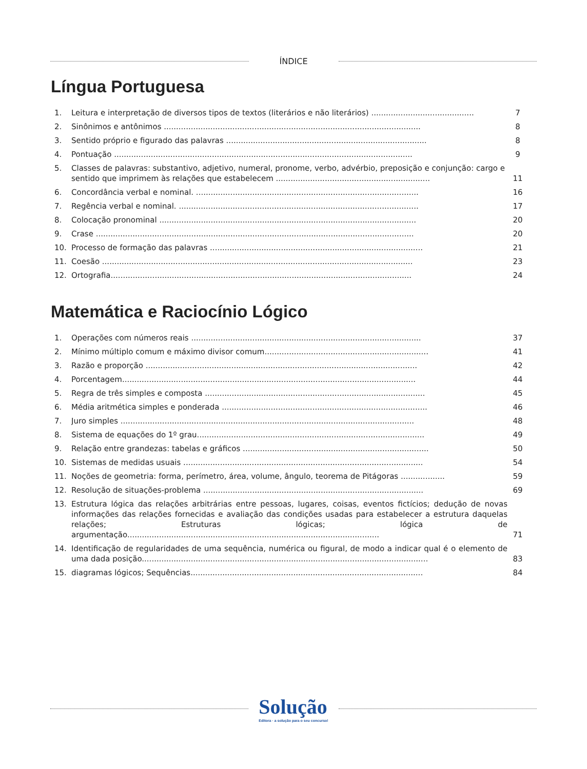ÍNDICE
Língua Portuguesa
1. Leitura e interpretação de diversos tipos de textos (literários e não literários) ..........................................
7
2. Sinônimos e antônimos .........................................................................................................
8
3. Sentido próprio e figurado das palavras ..................................................................................
8
4. Pontuação ..........................................................................................................................
9
5. Classes de palavras: substantivo, adjetivo, numeral, pronome, verbo, advérbio, preposição e conjunção: cargo e sentido que imprimem às relações que estabelecem ...............................................................
11
6. Concordância verbal e nominal. ...........................................................................................
16
7. Regência verbal e nominal. ..................................................................................................
17
8. Colocação pronominal .........................................................................................................
20
9. Crase ..................................................................................................................................
20
10. Processo de formação das palavras .......................................................................................
21
11. Coesão ...............................................................................................................................
23
12. Ortografia...........................................................................................................................
24
Matemática e Raciocínio Lógico
1. Operações com números reais ..............................................................................................
37
2. Mínimo múltiplo comum e máximo divisor comum...................................................................
41
3. Razão e proporção ...............................................................................................................
42
4. Porcentagem........................................................................................................................
44
5. Regra de três simples e composta ..........................................................................................
45
6. Média aritmética simples e ponderada ....................................................................................
46
7. Juro simples ........................................................................................................................
48
8. Sistema de equações do 1º grau.............................................................................................
49
9. Relação entre grandezas: tabelas e gráficos ............................................................................
50
10. Sistemas de medidas usuais ..................................................................................................
54
11. Noções de geometria: forma, perímetro, área, volume, ângulo, teorema de Pitágoras ..................
59
12. Resolução de situações-problema ..........................................................................................
69
13. Estrutura lógica das relações arbitrárias entre pessoas, lugares, coisas, eventos fictícios; dedução de novas informações das relações fornecidas e avaliação das condições usadas para estabelecer a estrutura daquelas relações; Estruturas lógicas; lógica de argumentação.......................................................................................................
71
14. Identificação de regularidades de uma sequência, numérica ou figural, de modo a indicar qual é o elemento de uma dada posição.....................................................................................................................
83
15. diagramas lógicos; Sequências...............................................................................................
84
Solução
Editora · a solução para o seu concurso!